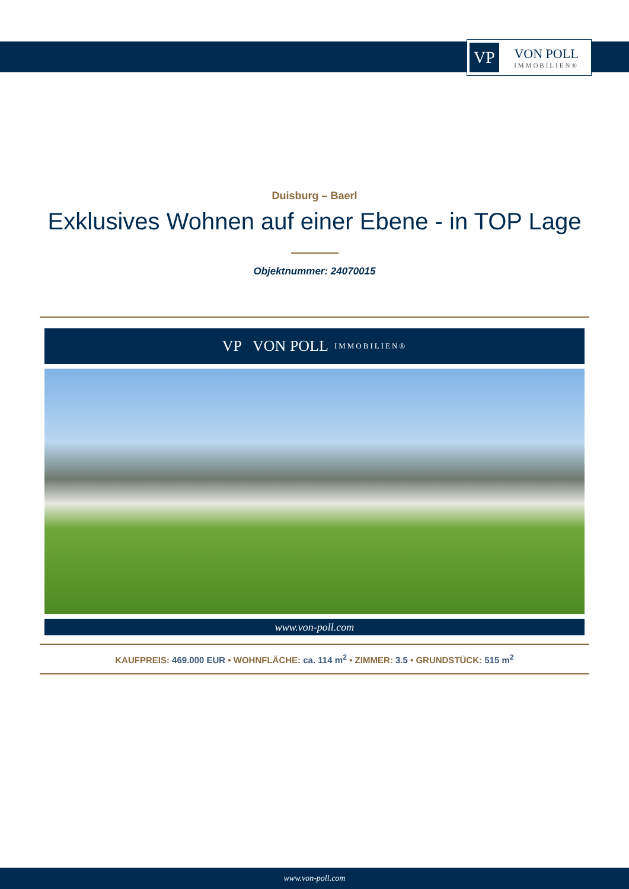VP
VON POLL
IMMOBILIEN®
Duisburg – Baerl
Exklusives Wohnen auf einer Ebene - in TOP Lage
Objektnummer: 24070015
VP VON POLL IMMOBILIEN®
www.von-poll.com
KAUFPREIS: 469.000 EUR • WOHNFLÄCHE: ca. 114 m<sup>2</sup> • ZIMMER: 3.5 • GRUNDSTÜCK: 515 m<sup>2</sup>
www.von-poll.com